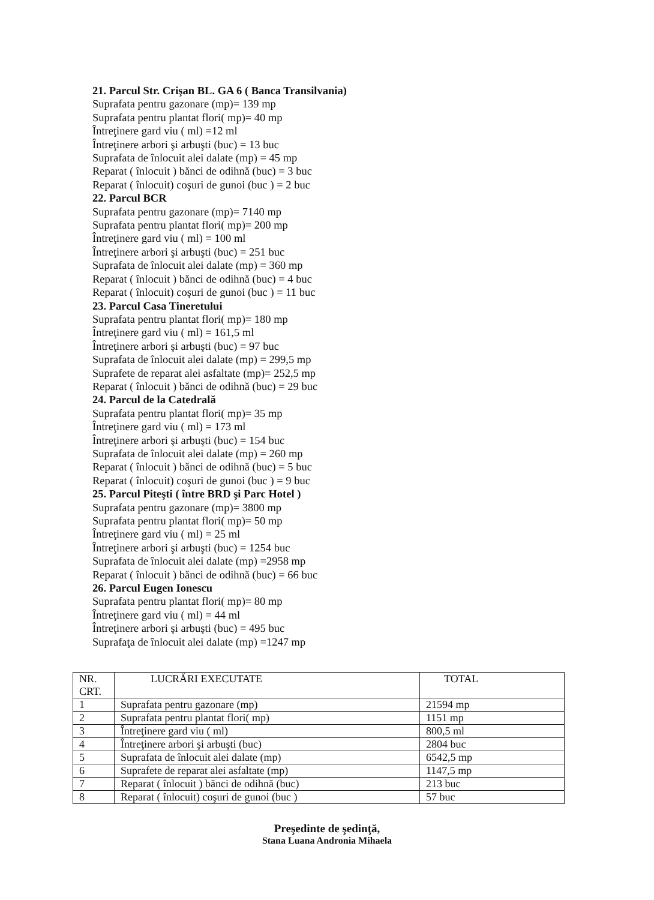21. Parcul Str. Crişan BL. GA 6 ( Banca Transilvania)
Suprafata pentru gazonare (mp)= 139 mp
Suprafata pentru plantat flori( mp)= 40 mp
Întreţinere gard viu ( ml) =12 ml
Întreţinere arbori şi arbuşti (buc) = 13 buc
Suprafata de înlocuit alei dalate (mp) = 45 mp
Reparat ( înlocuit ) bănci de odihnă (buc) = 3 buc
Reparat ( înlocuit) coşuri de gunoi (buc ) = 2 buc
22. Parcul BCR
Suprafata pentru gazonare (mp)= 7140 mp
Suprafata pentru plantat flori( mp)= 200 mp
Întreţinere gard viu ( ml) = 100 ml
Întreţinere arbori şi arbuşti (buc) = 251 buc
Suprafata de înlocuit alei dalate (mp) = 360 mp
Reparat ( înlocuit ) bănci de odihnă (buc) = 4 buc
Reparat ( înlocuit) coşuri de gunoi (buc ) = 11 buc
23. Parcul Casa Tineretului
Suprafata pentru plantat flori( mp)= 180 mp
Întreţinere gard viu ( ml) = 161,5 ml
Întreţinere arbori şi arbuşti (buc) = 97 buc
Suprafata de înlocuit alei dalate (mp) = 299,5 mp
Suprafete de reparat alei asfaltate (mp)= 252,5 mp
Reparat ( înlocuit ) bănci de odihnă (buc) = 29 buc
24. Parcul de la Catedrală
Suprafata pentru plantat flori( mp)= 35 mp
Întreţinere gard viu ( ml) = 173 ml
Întreţinere arbori şi arbuşti (buc) = 154 buc
Suprafata de înlocuit alei dalate (mp) = 260 mp
Reparat ( înlocuit ) bănci de odihnă (buc) = 5 buc
Reparat ( înlocuit) coşuri de gunoi (buc ) = 9 buc
25. Parcul Piteşti ( între BRD şi Parc Hotel )
Suprafata pentru gazonare (mp)= 3800 mp
Suprafata pentru plantat flori( mp)= 50 mp
Întreţinere gard viu ( ml) = 25 ml
Întreţinere arbori şi arbuşti (buc) = 1254 buc
Suprafata de înlocuit alei dalate (mp) =2958 mp
Reparat ( înlocuit ) bănci de odihnă (buc) = 66 buc
26. Parcul Eugen Ionescu
Suprafata pentru plantat flori( mp)= 80 mp
Întreţinere gard viu ( ml) = 44 ml
Întreţinere arbori şi arbuşti (buc) = 495 buc
Suprafaţa de înlocuit alei dalate (mp) =1247 mp
| NR. CRT. | LUCRĂRI EXECUTATE | TOTAL |
| --- | --- | --- |
| 1 | Suprafata pentru gazonare (mp) | 21594 mp |
| 2 | Suprafata pentru plantat flori( mp) | 1151 mp |
| 3 | Întreţinere gard viu ( ml) | 800,5 ml |
| 4 | Întreţinere arbori şi arbuşti (buc) | 2804 buc |
| 5 | Suprafata de înlocuit alei dalate (mp) | 6542,5 mp |
| 6 | Suprafete de reparat alei asfaltate (mp) | 1147,5 mp |
| 7 | Reparat ( înlocuit ) bănci de odihnă (buc) | 213 buc |
| 8 | Reparat ( înlocuit) coşuri de gunoi (buc ) | 57 buc |
Preşedinte de şedinţă,
Stana Luana Andronia Mihaela